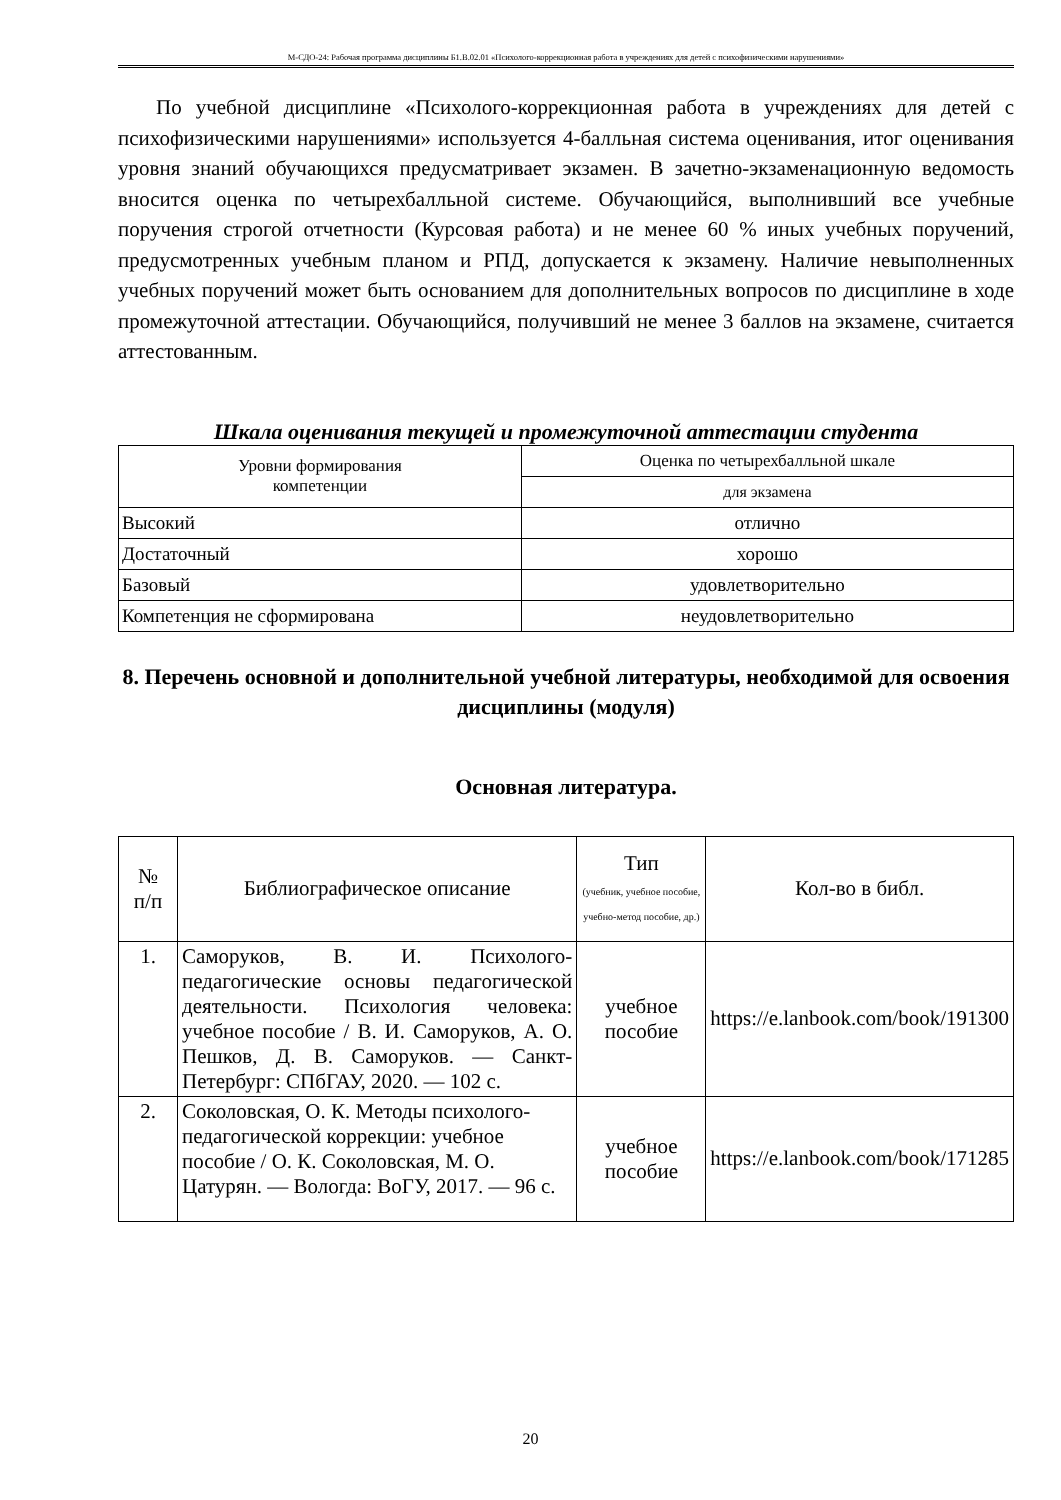М-СДО-24: Рабочая программа дисциплины Б1.В.02.01 «Психолого-коррекционная работа в учреждениях для детей с психофизическими нарушениями»
По учебной дисциплине «Психолого-коррекционная работа в учреждениях для детей с психофизическими нарушениями» используется 4-балльная система оценивания, итог оценивания уровня знаний обучающихся предусматривает экзамен. В зачетно-экзаменационную ведомость вносится оценка по четырехбалльной системе. Обучающийся, выполнивший все учебные поручения строгой отчетности (Курсовая работа) и не менее 60 % иных учебных поручений, предусмотренных учебным планом и РПД, допускается к экзамену. Наличие невыполненных учебных поручений может быть основанием для дополнительных вопросов по дисциплине в ходе промежуточной аттестации. Обучающийся, получивший не менее 3 баллов на экзамене, считается аттестованным.
Шкала оценивания текущей и промежуточной аттестации студента
| Уровни формирования компетенции | Оценка по четырехбалльной шкале |
| | для экзамена |
| Высокий | отлично |
| Достаточный | хорошо |
| Базовый | удовлетворительно |
| Компетенция не сформирована | неудовлетворительно |
8. Перечень основной и дополнительной учебной литературы, необходимой для освоения дисциплины (модуля)
Основная литература.
| № п/п | Библиографическое описание | Тип (учебник, учебное пособие, учебно-метод пособие, др.) | Кол-во в библ. |
| --- | --- | --- | --- |
| 1. | Саморуков, В. И. Психолого-педагогические основы педагогической деятельности. Психология человека: учебное пособие / В. И. Саморуков, А. О. Пешков, Д. В. Саморуков. — Санкт-Петербург: СПбГАУ, 2020. — 102 с. | учебное пособие | https://e.lanbook.com/book/191300 |
| 2. | Соколовская, О. К. Методы психолого-педагогической коррекции: учебное пособие / О. К. Соколовская, М. О. Цатурян. — Вологда: ВоГУ, 2017. — 96 с. | учебное пособие | https://e.lanbook.com/book/171285 |
20